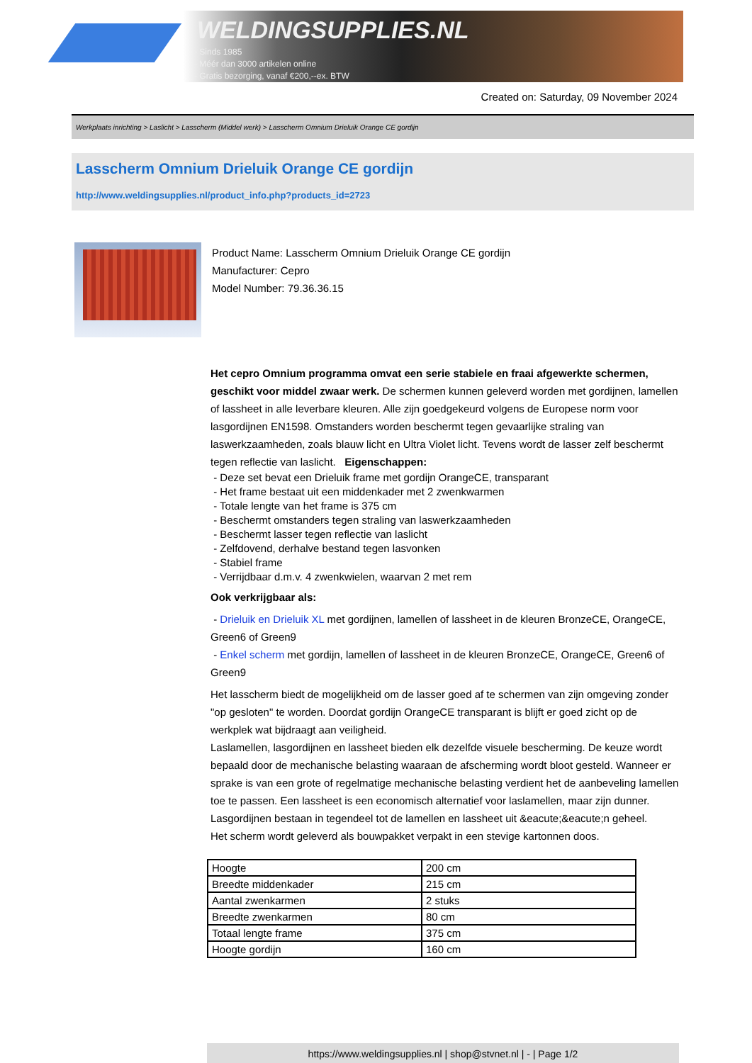WELDINGSUPPLIES.NL
- Sinds 1985
- Méér dan 3000 artikelen online
- Gratis bezorging, vanaf €200,--ex. BTW
Created on: Saturday, 09 November 2024
Werkplaats inrichting > Laslicht > Lasscherm (Middel werk) > Lasscherm Omnium Drieluik Orange CE gordijn
Lasscherm Omnium Drieluik Orange CE gordijn
http://www.weldingsupplies.nl/product_info.php?products_id=2723
Product Name: Lasscherm Omnium Drieluik Orange CE gordijn
Manufacturer: Cepro
Model Number: 79.36.36.15
Het cepro Omnium programma omvat een serie stabiele en fraai afgewerkte schermen, geschikt voor middel zwaar werk. De schermen kunnen geleverd worden met gordijnen, lamellen of lassheet in alle leverbare kleuren. Alle zijn goedgekeurd volgens de Europese norm voor lasgordijnen EN1598. Omstanders worden beschermt tegen gevaarlijke straling van laswerkzaamheden, zoals blauw licht en Ultra Violet licht. Tevens wordt de lasser zelf beschermt tegen reflectie van laslicht. Eigenschappen:
- Deze set bevat een Drieluik frame met gordijn OrangeCE, transparant
- Het frame bestaat uit een middenkader met 2 zwenkwarmen
- Totale lengte van het frame is 375 cm
- Beschermt omstanders tegen straling van laswerkzaamheden
- Beschermt lasser tegen reflectie van laslicht
- Zelfdovend, derhalve bestand tegen lasvonken
- Stabiel frame
- Verrijdbaar d.m.v. 4 zwenkwielen, waarvan 2 met rem
Ook verkrijgbaar als:
- Drieluik en Drieluik XL met gordijnen, lamellen of lassheet in de kleuren BronzeCE, OrangeCE, Green6 of Green9
- Enkel scherm met gordijn, lamellen of lassheet in de kleuren BronzeCE, OrangeCE, Green6 of Green9
Het lasscherm biedt de mogelijkheid om de lasser goed af te schermen van zijn omgeving zonder "op gesloten" te worden. Doordat gordijn OrangeCE transparant is blijft er goed zicht op de werkplek wat bijdraagt aan veiligheid.
Laslamellen, lasgordijnen en lassheet bieden elk dezelfde visuele bescherming. De keuze wordt bepaald door de mechanische belasting waaraan de afscherming wordt bloot gesteld. Wanneer er sprake is van een grote of regelmatige mechanische belasting verdient het de aanbeveling lamellen toe te passen. Een lassheet is een economisch alternatief voor laslamellen, maar zijn dunner. Lasgordijnen bestaan in tegendeel tot de lamellen en lassheet uit &eacute;&eacute;n geheel.
Het scherm wordt geleverd als bouwpakket verpakt in een stevige kartonnen doos.
| Hoogte | 200 cm |
| Breedte middenkader | 215 cm |
| Aantal zwenkarmen | 2 stuks |
| Breedte zwenkarmen | 80 cm |
| Totaal lengte frame | 375 cm |
| Hoogte gordijn | 160 cm |
https://www.weldingsupplies.nl | shop@stvnet.nl | - | Page 1/2